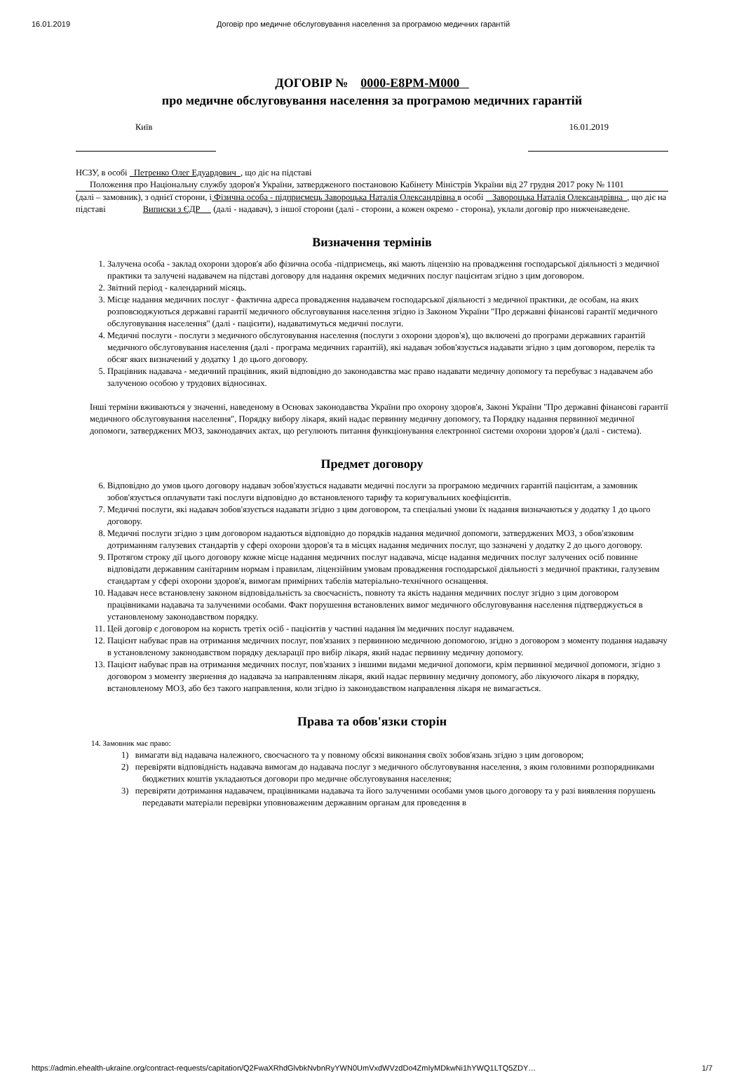16.01.2019 Договір про медичне обслуговування населення за програмою медичних гарантій
ДОГОВІР № 0000-E8PM-M000
про медичне обслуговування населення за програмою медичних гарантій
Київ 16.01.2019
НСЗУ, в особі Петренко Олег Едуардович , що діє на підставі
Положення про Національну службу здоров'я України, затвердженого постановою Кабінету Міністрів України від 27 грудня 2017 року № 1101
(далі – замовник), з однієї сторони, і Фізична особа - підприємець Завороцька Наталія Олександрівна в особі Завороцька Наталія Олександрівна , що діє на підставі Виписки з ЄДР (далі - надавач), з іншої сторони (далі - сторони, а кожен окремо - сторона), уклали договір про нижченаведене.
Визначення термінів
1. Залучена особа - заклад охорони здоров'я або фізична особа -підприємець, які мають ліцензію на провадження господарської діяльності з медичної практики та залучені надавачем на підставі договору для надання окремих медичних послуг пацієнтам згідно з цим договором.
2. Звітний період - календарний місяць.
3. Місце надання медичних послуг - фактична адреса провадження надавачем господарської діяльності з медичної практики, де особам, на яких розповсюджуються державні гарантії медичного обслуговування населення згідно із Законом України "Про державні фінансові гарантії медичного обслуговування населення" (далі - пацієнти), надаватимуться медичні послуги.
4. Медичні послуги - послуги з медичного обслуговування населення (послуги з охорони здоров'я), що включені до програми державних гарантій медичного обслуговування населення (далі - програма медичних гарантій), які надавач зобов'язується надавати згідно з цим договором, перелік та обсяг яких визначений у додатку 1 до цього договору.
5. Працівник надавача - медичний працівник, який відповідно до законодавства має право надавати медичну допомогу та перебуває з надавачем або залученою особою у трудових відносинах.
Інші терміни вживаються у значенні, наведеному в Основах законодавства України про охорону здоров'я, Законі України "Про державні фінансові гарантії медичного обслуговування населення", Порядку вибору лікаря, який надає первинну медичну допомогу, та Порядку надання первинної медичної допомоги, затверджених МОЗ, законодавчих актах, що регулюють питання функціонування електронної системи охорони здоров'я (далі - система).
Предмет договору
6. Відповідно до умов цього договору надавач зобов'язується надавати медичні послуги за програмою медичних гарантій пацієнтам, а замовник зобов'язується оплачувати такі послуги відповідно до встановленого тарифу та коригувальних коефіцієнтів.
7. Медичні послуги, які надавач зобов'язується надавати згідно з цим договором, та спеціальні умови їх надання визначаються у додатку 1 до цього договору.
8. Медичні послуги згідно з цим договором надаються відповідно до порядків надання медичної допомоги, затверджених МОЗ, з обов'язковим дотриманням галузевих стандартів у сфері охорони здоров'я та в місцях надання медичних послуг, що зазначені у додатку 2 до цього договору.
9. Протягом строку дії цього договору кожне місце надання медичних послуг надавача, місце надання медичних послуг залучених осіб повинне відповідати державним санітарним нормам і правилам, ліцензійним умовам провадження господарської діяльності з медичної практики, галузевим стандартам у сфері охорони здоров'я, вимогам примірних табелів матеріально-технічного оснащення.
10. Надавач несе встановлену законом відповідальність за своєчасність, повноту та якість надання медичних послуг згідно з цим договором працівниками надавача та залученими особами. Факт порушення встановлених вимог медичного обслуговування населення підтверджується в установленому законодавством порядку.
11. Цей договір є договором на користь третіх осіб - пацієнтів у частині надання їм медичних послуг надавачем.
12. Пацієнт набуває прав на отримання медичних послуг, пов'язаних з первинною медичною допомогою, згідно з договором з моменту подання надавачу в установленому законодавством порядку декларації про вибір лікаря, який надає первинну медичну допомогу.
13. Пацієнт набуває прав на отримання медичних послуг, пов'язаних з іншими видами медичної допомоги, крім первинної медичної допомоги, згідно з договором з моменту звернення до надавача за направленням лікаря, який надає первинну медичну допомогу, або лікуючого лікаря в порядку, встановленому МОЗ, або без такого направлення, коли згідно із законодавством направлення лікаря не вимагається.
Права та обов'язки сторін
14. Замовник має право:
1) вимагати від надавача належного, своєчасного та у повному обсязі виконання своїх зобов'язань згідно з цим договором;
2) перевіряти відповідність надавача вимогам до надавача послуг з медичного обслуговування населення, з яким головними розпорядниками бюджетних коштів укладаються договори про медичне обслуговування населення;
3) перевіряти дотримання надавачем, працівниками надавача та його залученими особами умов цього договору та у разі виявлення порушень передавати матеріали перевірки уповноваженим державним органам для проведення в
https://admin.ehealth-ukraine.org/contract-requests/capitation/Q2FwaXRhdGlvbkNvbnRyYWN0UmVxdWVzdDo4ZmIyMDkwNi1hYWQ1LTQ5ZDY… 1/7